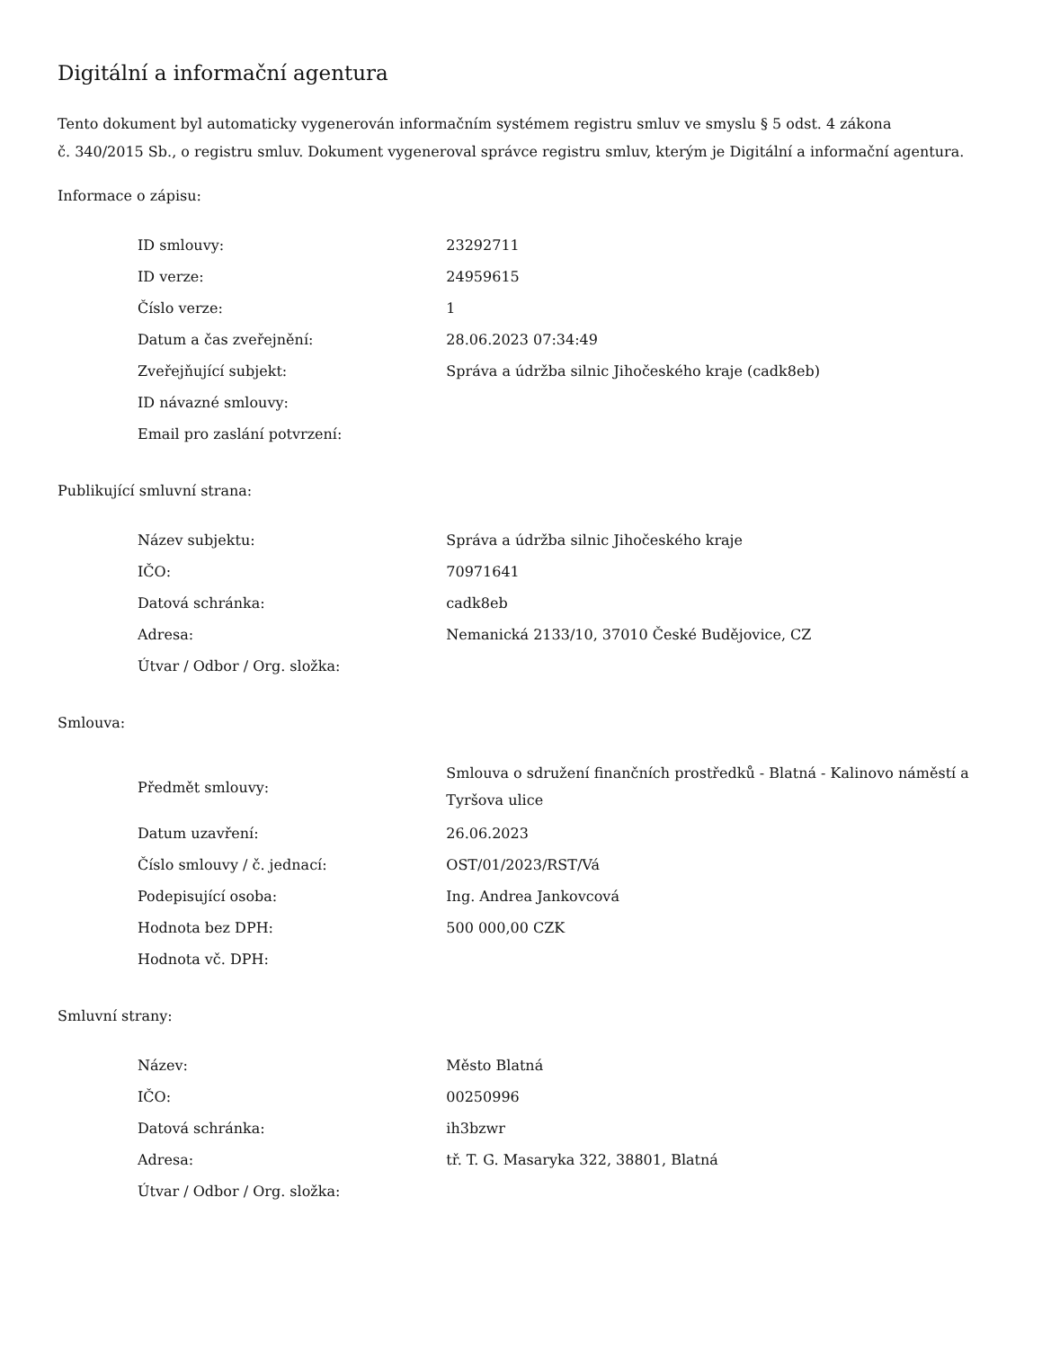Digitální a informační agentura
Tento dokument byl automaticky vygenerován informačním systémem registru smluv ve smyslu § 5 odst. 4 zákona
č. 340/2015 Sb., o registru smluv. Dokument vygeneroval správce registru smluv, kterým je Digitální a informační agentura.
Informace o zápisu:
| ID smlouvy: | 23292711 |
| ID verze: | 24959615 |
| Číslo verze: | 1 |
| Datum a čas zveřejnění: | 28.06.2023 07:34:49 |
| Zveřejňující subjekt: | Správa a údržba silnic Jihočeského kraje (cadk8eb) |
| ID návazné smlouvy: | |
| Email pro zaslání potvrzení: | |
Publikující smluvní strana:
| Název subjektu: | Správa a údržba silnic Jihočeského kraje |
| IČO: | 70971641 |
| Datová schránka: | cadk8eb |
| Adresa: | Nemanická 2133/10, 37010 České Budějovice, CZ |
| Útvar / Odbor / Org. složka: | |
Smlouva:
| Předmět smlouvy: | Smlouva o sdružení finančních prostředků - Blatná - Kalinovo náměstí a Tyršova ulice |
| Datum uzavření: | 26.06.2023 |
| Číslo smlouvy / č. jednací: | OST/01/2023/RST/Vá |
| Podepisující osoba: | Ing. Andrea Jankovcová |
| Hodnota bez DPH: | 500 000,00 CZK |
| Hodnota vč. DPH: | |
Smluvní strany:
| Název: | Město Blatná |
| IČO: | 00250996 |
| Datová schránka: | ih3bzwr |
| Adresa: | tř. T. G. Masaryka 322, 38801, Blatná |
| Útvar / Odbor / Org. složka: | |